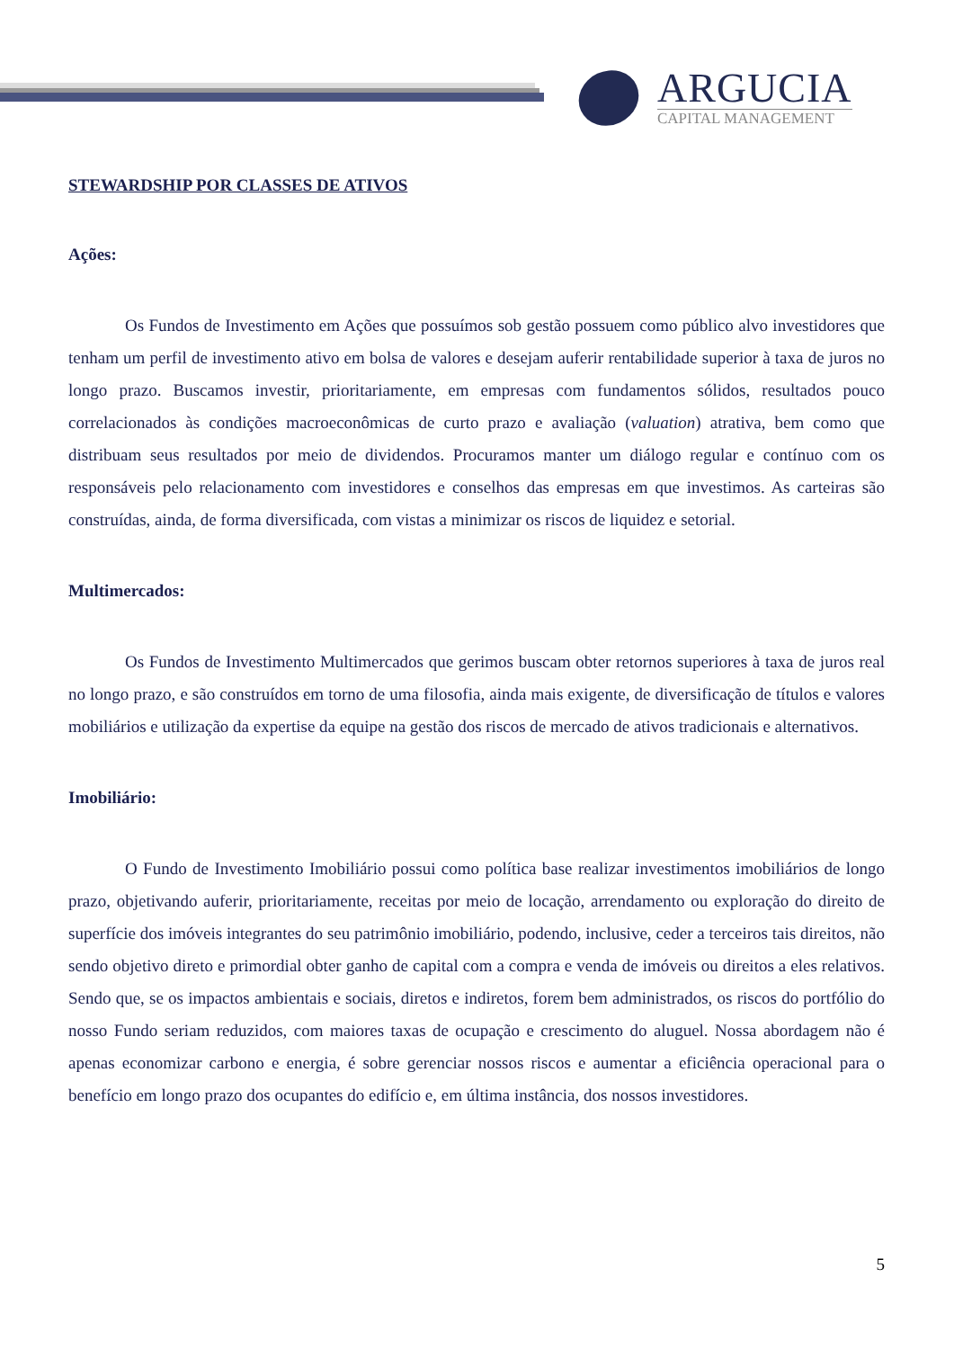ARGUCIA
CAPITAL MANAGEMENT
STEWARDSHIP POR CLASSES DE ATIVOS
Ações:
Os Fundos de Investimento em Ações que possuímos sob gestão possuem como público alvo investidores que tenham um perfil de investimento ativo em bolsa de valores e desejam auferir rentabilidade superior à taxa de juros no longo prazo. Buscamos investir, prioritariamente, em empresas com fundamentos sólidos, resultados pouco correlacionados às condições macroeconômicas de curto prazo e avaliação (valuation) atrativa, bem como que distribuam seus resultados por meio de dividendos. Procuramos manter um diálogo regular e contínuo com os responsáveis pelo relacionamento com investidores e conselhos das empresas em que investimos. As carteiras são construídas, ainda, de forma diversificada, com vistas a minimizar os riscos de liquidez e setorial.
Multimercados:
Os Fundos de Investimento Multimercados que gerimos buscam obter retornos superiores à taxa de juros real no longo prazo, e são construídos em torno de uma filosofia, ainda mais exigente, de diversificação de títulos e valores mobiliários e utilização da expertise da equipe na gestão dos riscos de mercado de ativos tradicionais e alternativos.
Imobiliário:
O Fundo de Investimento Imobiliário possui como política base realizar investimentos imobiliários de longo prazo, objetivando auferir, prioritariamente, receitas por meio de locação, arrendamento ou exploração do direito de superfície dos imóveis integrantes do seu patrimônio imobiliário, podendo, inclusive, ceder a terceiros tais direitos, não sendo objetivo direto e primordial obter ganho de capital com a compra e venda de imóveis ou direitos a eles relativos. Sendo que, se os impactos ambientais e sociais, diretos e indiretos, forem bem administrados, os riscos do portfólio do nosso Fundo seriam reduzidos, com maiores taxas de ocupação e crescimento do aluguel. Nossa abordagem não é apenas economizar carbono e energia, é sobre gerenciar nossos riscos e aumentar a eficiência operacional para o benefício em longo prazo dos ocupantes do edifício e, em última instância, dos nossos investidores.
5